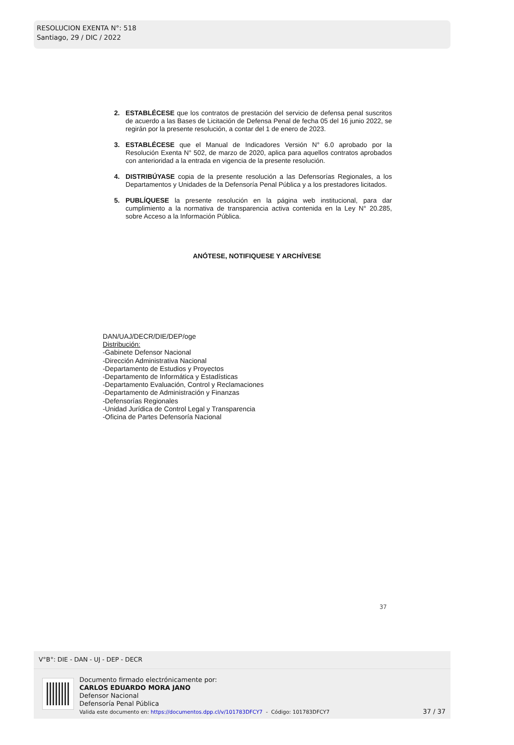RESOLUCION EXENTA N°: 518
Santiago, 29 / DIC / 2022
2. ESTABLÉCESE que los contratos de prestación del servicio de defensa penal suscritos de acuerdo a las Bases de Licitación de Defensa Penal de fecha 05 del 16 junio 2022, se regirán por la presente resolución, a contar del 1 de enero de 2023.
3. ESTABLÉCESE que el Manual de Indicadores Versión N° 6.0 aprobado por la Resolución Exenta N° 502, de marzo de 2020, aplica para aquellos contratos aprobados con anterioridad a la entrada en vigencia de la presente resolución.
4. DISTRIBÚYASE copia de la presente resolución a las Defensorías Regionales, a los Departamentos y Unidades de la Defensoría Penal Pública y a los prestadores licitados.
5. PUBLÍQUESE la presente resolución en la página web institucional, para dar cumplimiento a la normativa de transparencia activa contenida en la Ley N° 20.285, sobre Acceso a la Información Pública.
ANÓTESE, NOTIFIQUESE Y ARCHÍVESE
DAN/UAJ/DECR/DIE/DEP/oge
Distribución:
-Gabinete Defensor Nacional
-Dirección Administrativa Nacional
-Departamento de Estudios y Proyectos
-Departamento de Informática y Estadísticas
-Departamento Evaluación, Control y Reclamaciones
-Departamento de Administración y Finanzas
-Defensorías Regionales
-Unidad Jurídica de Control Legal y Transparencia
-Oficina de Partes Defensoría Nacional
37
V°B°: DIE - DAN - UJ - DEP - DECR
Documento firmado electrónicamente por:
CARLOS EDUARDO MORA JANO
Defensor Nacional
Defensoría Penal Pública
Valida este documento en: https://documentos.dpp.cl/v/101783DFCY7 - Código: 101783DFCY7
37 / 37